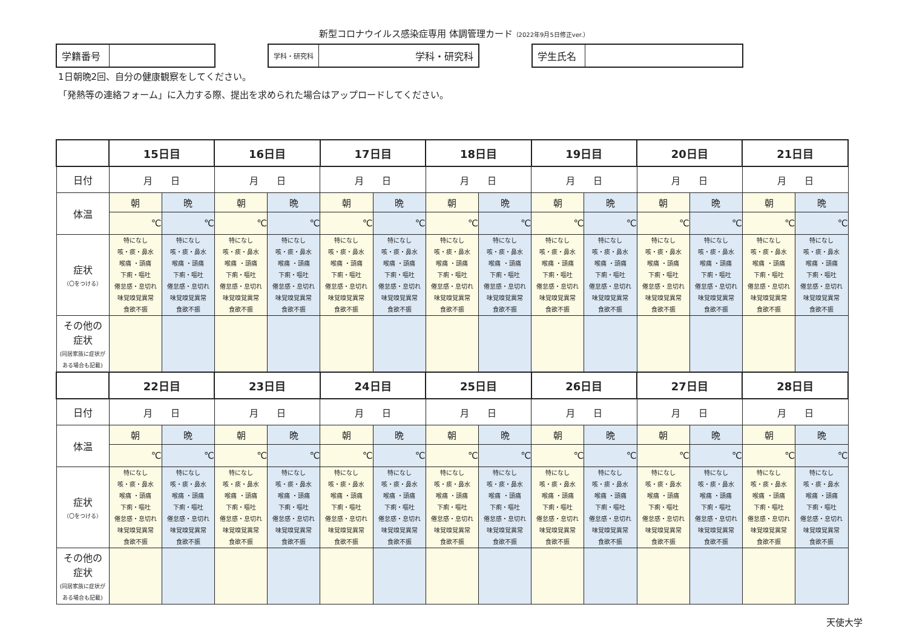新型コロナウイルス感染症専用 体調管理カード（2022年9月5日修正ver.）
学籍番号
学科・研究科
学科・研究科
学生氏名
1日朝晩2回、自分の健康観察をしてください。
「発熱等の連絡フォーム」に入力する際、提出を求められた場合はアップロードしてください。
| | 15日目 | | 16日目 | | 17日目 | | 18日目 | | 19日目 | | 20日目 | | 21日目 | |
| 日付 | 月 日 | | 月 日 | | 月 日 | | 月 日 | | 月 日 | | 月 日 | | 月 日 | |
| 体温 | 朝 | 晩 | 朝 | 晩 | 朝 | 晩 | 朝 | 晩 | 朝 | 晩 | 朝 | 晩 | 朝 | 晩 |
| | ℃ | ℃ | ℃ | ℃ | ℃ | ℃ | ℃ | ℃ | ℃ | ℃ | ℃ | ℃ | ℃ | ℃ |
| 症状 （〇をつける） | 特になし 咳・痰・鼻水 喉痛 ・頭痛 下痢・嘔吐 倦怠感・息切れ 味覚嗅覚異常 食欲不振 | 特になし 咳・痰・鼻水 喉痛 ・頭痛 下痢・嘔吐 倦怠感・息切れ 味覚嗅覚異常 食欲不振 | 特になし 咳・痰・鼻水 喉痛 ・頭痛 下痢・嘔吐 倦怠感・息切れ 味覚嗅覚異常 食欲不振 | 特になし 咳・痰・鼻水 喉痛 ・頭痛 下痢・嘔吐 倦怠感・息切れ 味覚嗅覚異常 食欲不振 | 特になし 咳・痰・鼻水 喉痛 ・頭痛 下痢・嘔吐 倦怠感・息切れ 味覚嗅覚異常 食欲不振 | 特になし 咳・痰・鼻水 喉痛 ・頭痛 下痢・嘔吐 倦怠感・息切れ 味覚嗅覚異常 食欲不振 | 特になし 咳・痰・鼻水 喉痛 ・頭痛 下痢・嘔吐 倦怠感・息切れ 味覚嗅覚異常 食欲不振 | 特になし 咳・痰・鼻水 喉痛 ・頭痛 下痢・嘔吐 倦怠感・息切れ 味覚嗅覚異常 食欲不振 | 特になし 咳・痰・鼻水 喉痛 ・頭痛 下痢・嘔吐 倦怠感・息切れ 味覚嗅覚異常 食欲不振 | 特になし 咳・痰・鼻水 喉痛 ・頭痛 下痢・嘔吐 倦怠感・息切れ 味覚嗅覚異常 食欲不振 | 特になし 咳・痰・鼻水 喉痛 ・頭痛 下痢・嘔吐 倦怠感・息切れ 味覚嗅覚異常 食欲不振 | 特になし 咳・痰・鼻水 喉痛 ・頭痛 下痢・嘔吐 倦怠感・息切れ 味覚嗅覚異常 食欲不振 | 特になし 咳・痰・鼻水 喉痛 ・頭痛 下痢・嘔吐 倦怠感・息切れ 味覚嗅覚異常 食欲不振 | 特になし 咳・痰・鼻水 喉痛 ・頭痛 下痢・嘔吐 倦怠感・息切れ 味覚嗅覚異常 食欲不振 |
| その他の 症状 (同居家族に症状が ある場合も記載) | | | | | | | | | | | | | | |
| | 22日目 | | 23日目 | | 24日目 | | 25日目 | | 26日目 | | 27日目 | | 28日目 | |
| 日付 | 月 日 | | 月 日 | | 月 日 | | 月 日 | | 月 日 | | 月 日 | | 月 日 | |
| 体温 | 朝 | 晩 | 朝 | 晩 | 朝 | 晩 | 朝 | 晩 | 朝 | 晩 | 朝 | 晩 | 朝 | 晩 |
| | ℃ | ℃ | ℃ | ℃ | ℃ | ℃ | ℃ | ℃ | ℃ | ℃ | ℃ | ℃ | ℃ | ℃ |
| 症状 （〇をつける） | 特になし 咳・痰・鼻水 喉痛 ・頭痛 下痢・嘔吐 倦怠感・息切れ 味覚嗅覚異常 食欲不振 | 特になし 咳・痰・鼻水 喉痛 ・頭痛 下痢・嘔吐 倦怠感・息切れ 味覚嗅覚異常 食欲不振 | 特になし 咳・痰・鼻水 喉痛 ・頭痛 下痢・嘔吐 倦怠感・息切れ 味覚嗅覚異常 食欲不振 | 特になし 咳・痰・鼻水 喉痛 ・頭痛 下痢・嘔吐 倦怠感・息切れ 味覚嗅覚異常 食欲不振 | 特になし 咳・痰・鼻水 喉痛 ・頭痛 下痢・嘔吐 倦怠感・息切れ 味覚嗅覚異常 食欲不振 | 特になし 咳・痰・鼻水 喉痛 ・頭痛 下痢・嘔吐 倦怠感・息切れ 味覚嗅覚異常 食欲不振 | 特になし 咳・痰・鼻水 喉痛 ・頭痛 下痢・嘔吐 倦怠感・息切れ 味覚嗅覚異常 食欲不振 | 特になし 咳・痰・鼻水 喉痛 ・頭痛 下痢・嘔吐 倦怠感・息切れ 味覚嗅覚異常 食欲不振 | 特になし 咳・痰・鼻水 喉痛 ・頭痛 下痢・嘔吐 倦怠感・息切れ 味覚嗅覚異常 食欲不振 | 特になし 咳・痰・鼻水 喉痛 ・頭痛 下痢・嘔吐 倦怠感・息切れ 味覚嗅覚異常 食欲不振 | 特になし 咳・痰・鼻水 喉痛 ・頭痛 下痢・嘔吐 倦怠感・息切れ 味覚嗅覚異常 食欲不振 | 特になし 咳・痰・鼻水 喉痛 ・頭痛 下痢・嘔吐 倦怠感・息切れ 味覚嗅覚異常 食欲不振 | 特になし 咳・痰・鼻水 喉痛 ・頭痛 下痢・嘔吐 倦怠感・息切れ 味覚嗅覚異常 食欲不振 | 特になし 咳・痰・鼻水 喉痛 ・頭痛 下痢・嘔吐 倦怠感・息切れ 味覚嗅覚異常 食欲不振 |
| その他の 症状 (同居家族に症状が ある場合も記載) | | | | | | | | | | | | | | |
天使大学